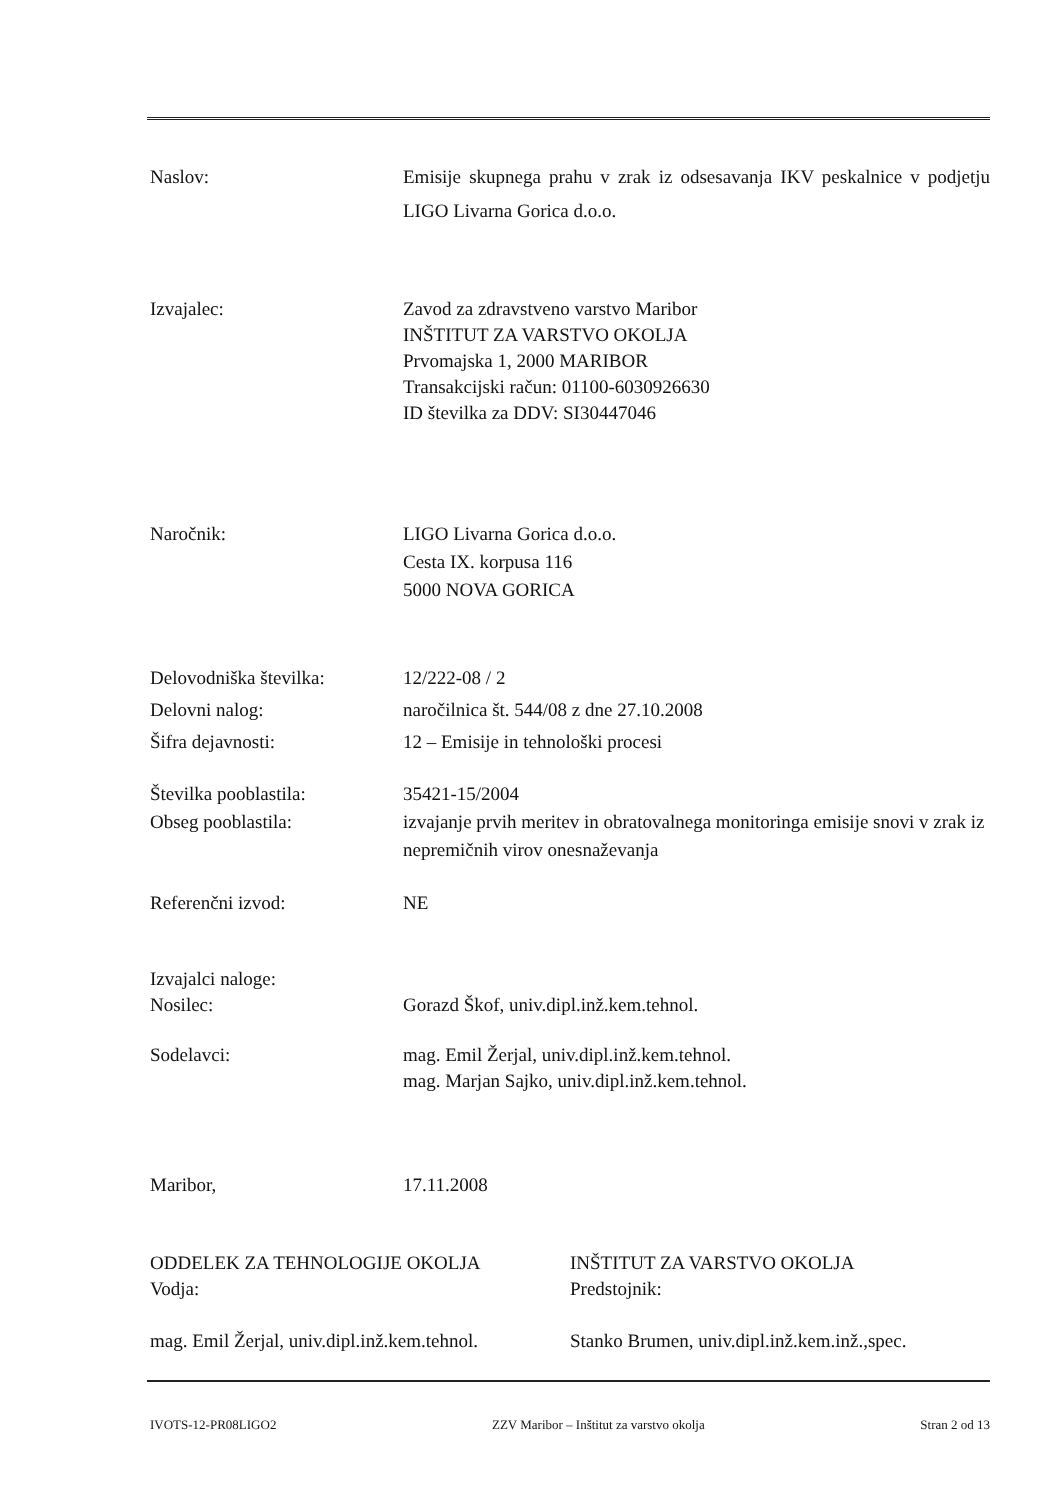Naslov: Emisije skupnega prahu v zrak iz odsesavanja IKV peskalnice v podjetju LIGO Livarna Gorica d.o.o.
Izvajalec: Zavod za zdravstveno varstvo Maribor
INŠTITUT ZA VARSTVO OKOLJA
Prvomajska 1, 2000 MARIBOR
Transakcijski račun: 01100-6030926630
ID številka za DDV: SI30447046
Naročnik: LIGO Livarna Gorica d.o.o.
Cesta IX. korpusa 116
5000 NOVA GORICA
Delovodniška številka:
Delovni nalog:
Šifra dejavnosti:
12/222-08 / 2
naročilnica št. 544/08 z dne 27.10.2008
12 – Emisije in tehnološki procesi
Številka pooblastila:
Obseg pooblastila:
35421-15/2004
izvajanje prvih meritev in obratovalnega monitoringa emisije snovi v zrak iz nepremičnih virov onesnaževanja
Referenčni izvod: NE
Izvajalci naloge:
Nosilec:
Gorazd Škof, univ.dipl.inž.kem.tehnol.
Sodelavci: mag. Emil Žerjal, univ.dipl.inž.kem.tehnol.
mag. Marjan Sajko, univ.dipl.inž.kem.tehnol.
Maribor, 17.11.2008
ODDELEK ZA TEHNOLOGIJE OKOLJA
Vodja:
mag. Emil Žerjal, univ.dipl.inž.kem.tehnol.
INŠTITUT ZA VARSTVO OKOLJA
Predstojnik:
Stanko Brumen, univ.dipl.inž.kem.inž.,spec.
IVOTS-12-PR08LIGO2 ZZV Maribor – Inštitut za varstvo okolja Stran 2 od 13